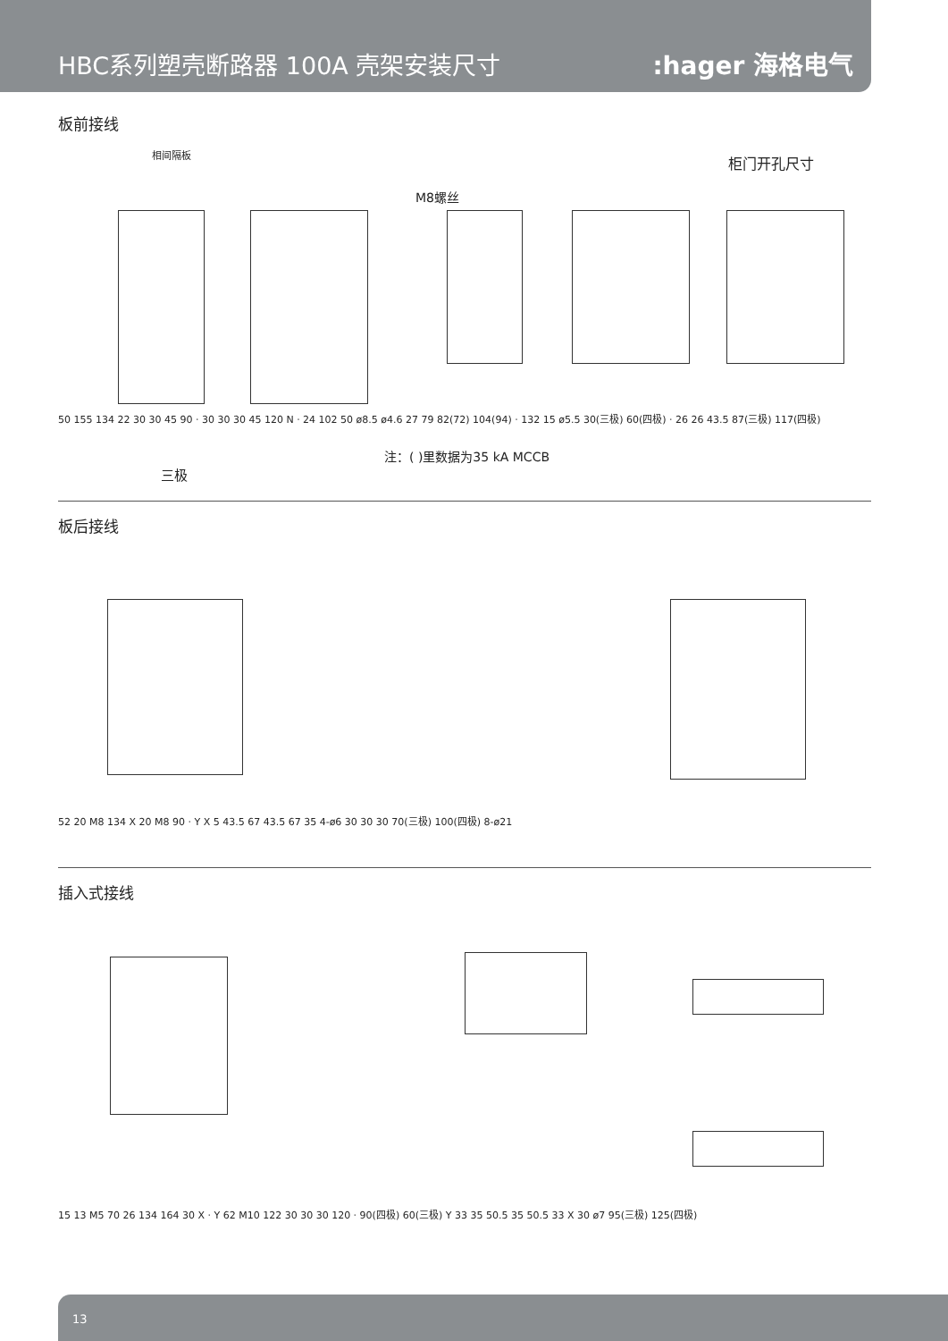HBC系列塑壳断路器 100A 壳架安装尺寸
:hager 海格电气
板前接线
柜门开孔尺寸
相间隔板
M8螺丝
注：( )里数据为35 kA MCCB
三极
50 155 134 22 30 30 45 90 · 30 30 30 45 120 N · 24 102 50 ø8.5 ø4.6 27 79 82(72) 104(94) · 132 15 ø5.5 30(三极) 60(四极) · 26 26 43.5 87(三极) 117(四极)
板后接线
52 20 M8 134 X 20 M8 90 · Y X 5 43.5 67 43.5 67 35 4-ø6 30 30 30 70(三极) 100(四极) 8-ø21
插入式接线
15 13 M5 70 26 134 164 30 X · Y 62 M10 122 30 30 30 120 · 90(四极) 60(三极) Y 33 35 50.5 35 50.5 33 X 30 ø7 95(三极) 125(四极)
13